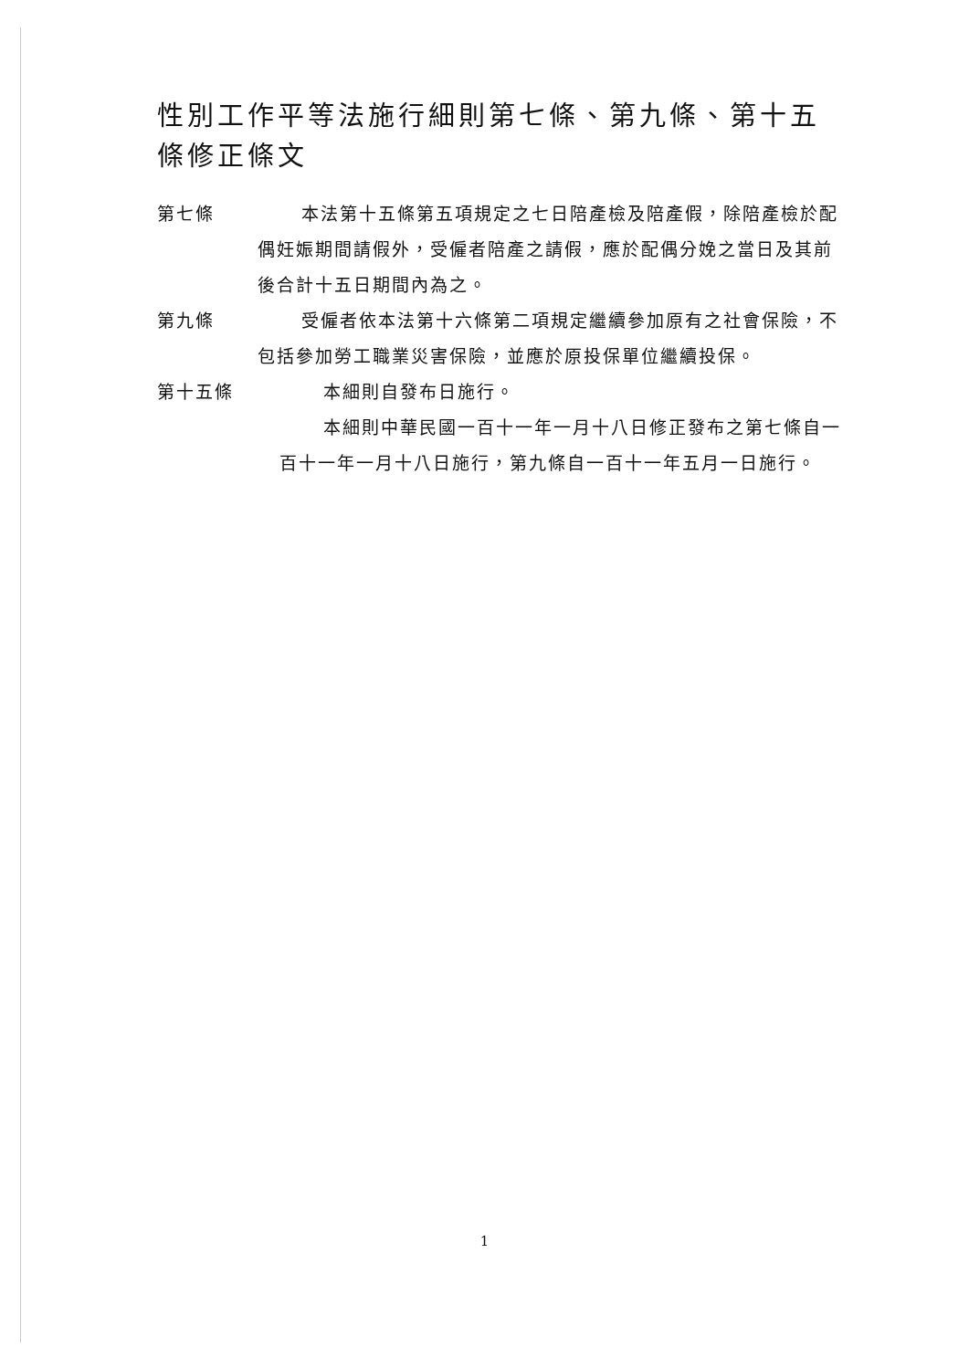性別工作平等法施行細則第七條、第九條、第十五條修正條文
第七條 本法第十五條第五項規定之七日陪產檢及陪產假，除陪產檢於配偶妊娠期間請假外，受僱者陪產之請假，應於配偶分娩之當日及其前後合計十五日期間內為之。
第九條 受僱者依本法第十六條第二項規定繼續參加原有之社會保險，不包括參加勞工職業災害保險，並應於原投保單位繼續投保。
第十五條 本細則自發布日施行。
本細則中華民國一百十一年一月十八日修正發布之第七條自一百十一年一月十八日施行，第九條自一百十一年五月一日施行。
1